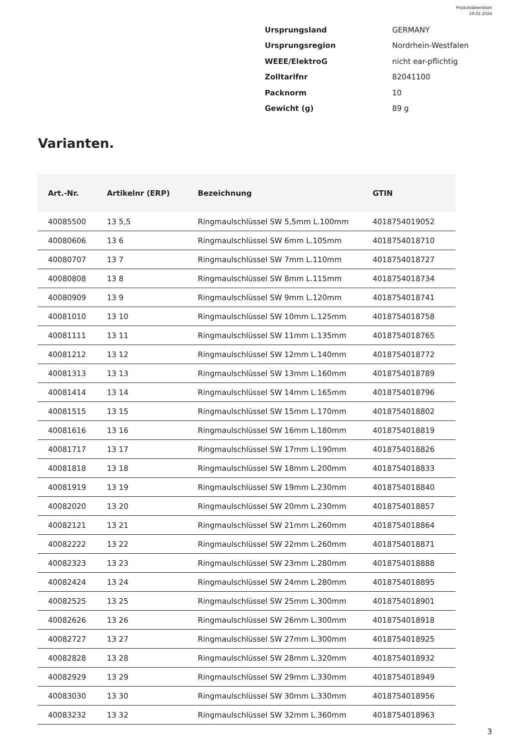Produktdatenblatt
19.02.2024
| Ursprungsland | GERMANY |
| Ursprungsregion | Nordrhein-Westfalen |
| WEEE/ElektroG | nicht ear-pflichtig |
| Zolltarifnr | 82041100 |
| Packnorm | 10 |
| Gewicht (g) | 89 g |
Varianten.
| Art.-Nr. | Artikelnr (ERP) | Bezeichnung | GTIN |
| --- | --- | --- | --- |
| 40085500 | 13 5,5 | Ringmaulschlüssel SW 5,5mm L.100mm | 4018754019052 |
| 40080606 | 13 6 | Ringmaulschlüssel SW 6mm L.105mm | 4018754018710 |
| 40080707 | 13 7 | Ringmaulschlüssel SW 7mm L.110mm | 4018754018727 |
| 40080808 | 13 8 | Ringmaulschlüssel SW 8mm L.115mm | 4018754018734 |
| 40080909 | 13 9 | Ringmaulschlüssel SW 9mm L.120mm | 4018754018741 |
| 40081010 | 13 10 | Ringmaulschlüssel SW 10mm L.125mm | 4018754018758 |
| 40081111 | 13 11 | Ringmaulschlüssel SW 11mm L.135mm | 4018754018765 |
| 40081212 | 13 12 | Ringmaulschlüssel SW 12mm L.140mm | 4018754018772 |
| 40081313 | 13 13 | Ringmaulschlüssel SW 13mm L.160mm | 4018754018789 |
| 40081414 | 13 14 | Ringmaulschlüssel SW 14mm L.165mm | 4018754018796 |
| 40081515 | 13 15 | Ringmaulschlüssel SW 15mm L.170mm | 4018754018802 |
| 40081616 | 13 16 | Ringmaulschlüssel SW 16mm L.180mm | 4018754018819 |
| 40081717 | 13 17 | Ringmaulschlüssel SW 17mm L.190mm | 4018754018826 |
| 40081818 | 13 18 | Ringmaulschlüssel SW 18mm L.200mm | 4018754018833 |
| 40081919 | 13 19 | Ringmaulschlüssel SW 19mm L.230mm | 4018754018840 |
| 40082020 | 13 20 | Ringmaulschlüssel SW 20mm L.230mm | 4018754018857 |
| 40082121 | 13 21 | Ringmaulschlüssel SW 21mm L.260mm | 4018754018864 |
| 40082222 | 13 22 | Ringmaulschlüssel SW 22mm L.260mm | 4018754018871 |
| 40082323 | 13 23 | Ringmaulschlüssel SW 23mm L.280mm | 4018754018888 |
| 40082424 | 13 24 | Ringmaulschlüssel SW 24mm L.280mm | 4018754018895 |
| 40082525 | 13 25 | Ringmaulschlüssel SW 25mm L.300mm | 4018754018901 |
| 40082626 | 13 26 | Ringmaulschlüssel SW 26mm L.300mm | 4018754018918 |
| 40082727 | 13 27 | Ringmaulschlüssel SW 27mm L.300mm | 4018754018925 |
| 40082828 | 13 28 | Ringmaulschlüssel SW 28mm L.320mm | 4018754018932 |
| 40082929 | 13 29 | Ringmaulschlüssel SW 29mm L.330mm | 4018754018949 |
| 40083030 | 13 30 | Ringmaulschlüssel SW 30mm L.330mm | 4018754018956 |
| 40083232 | 13 32 | Ringmaulschlüssel SW 32mm L.360mm | 4018754018963 |
3